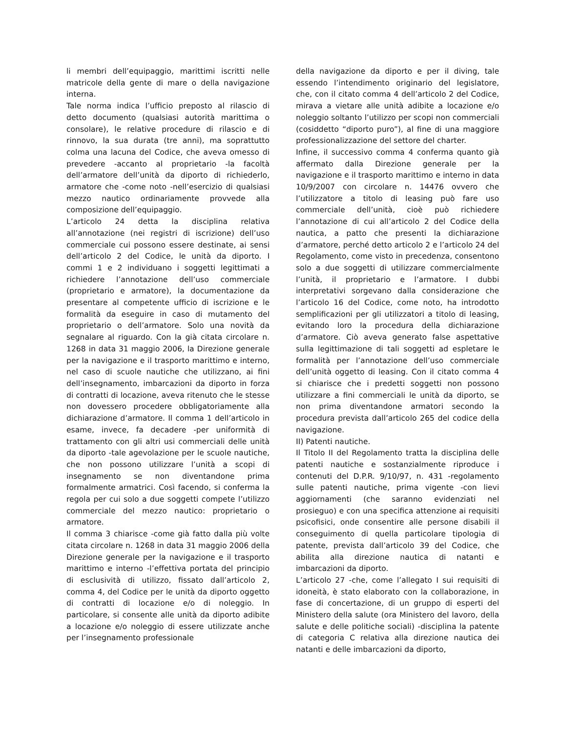li membri dell’equipaggio, marittimi iscritti nelle matricole della gente di mare o della navigazione interna.
Tale norma indica l’ufficio preposto al rilascio di detto documento (qualsiasi autorità marittima o consolare), le relative procedure di rilascio e di rinnovo, la sua durata (tre anni), ma soprattutto colma una lacuna del Codice, che aveva omesso di prevedere -accanto al proprietario -la facoltà dell’armatore dell’unità da diporto di richiederlo, armatore che -come noto -nell’esercizio di qualsiasi mezzo nautico ordinariamente provvede alla composizione dell’equipaggio.
L’articolo 24 detta la disciplina relativa all’annotazione (nei registri di iscrizione) dell’uso commerciale cui possono essere destinate, ai sensi dell’articolo 2 del Codice, le unità da diporto. I commi 1 e 2 individuano i soggetti legittimati a richiedere l’annotazione dell’uso commerciale (proprietario e armatore), la documentazione da presentare al competente ufficio di iscrizione e le formalità da eseguire in caso di mutamento del proprietario o dell’armatore. Solo una novità da segnalare al riguardo. Con la già citata circolare n. 1268 in data 31 maggio 2006, la Direzione generale per la navigazione e il trasporto marittimo e interno, nel caso di scuole nautiche che utilizzano, ai fini dell’insegnamento, imbarcazioni da diporto in forza di contratti di locazione, aveva ritenuto che le stesse non dovessero procedere obbligatoriamente alla dichiarazione d’armatore. Il comma 1 dell’articolo in esame, invece, fa decadere -per uniformità di trattamento con gli altri usi commerciali delle unità da diporto -tale agevolazione per le scuole nautiche, che non possono utilizzare l’unità a scopi di insegnamento se non diventandone prima formalmente armatrici. Così facendo, si conferma la regola per cui solo a due soggetti compete l’utilizzo commerciale del mezzo nautico: proprietario o armatore.
Il comma 3 chiarisce -come già fatto dalla più volte citata circolare n. 1268 in data 31 maggio 2006 della Direzione generale per la navigazione e il trasporto marittimo e interno -l’effettiva portata del principio di esclusività di utilizzo, fissato dall’articolo 2, comma 4, del Codice per le unità da diporto oggetto di contratti di locazione e/o di noleggio. In particolare, si consente alle unità da diporto adibite a locazione e/o noleggio di essere utilizzate anche per l’insegnamento professionale
della navigazione da diporto e per il diving, tale essendo l’intendimento originario del legislatore, che, con il citato comma 4 dell’articolo 2 del Codice, mirava a vietare alle unità adibite a locazione e/o noleggio soltanto l’utilizzo per scopi non commerciali (cosiddetto “diporto puro”), al fine di una maggiore professionalizzazione del settore del charter.
Infine, il successivo comma 4 conferma quanto già affermato dalla Direzione generale per la navigazione e il trasporto marittimo e interno in data 10/9/2007 con circolare n. 14476 ovvero che l’utilizzatore a titolo di leasing può fare uso commerciale dell’unità, cioè può richiedere l’annotazione di cui all’articolo 2 del Codice della nautica, a patto che presenti la dichiarazione d’armatore, perché detto articolo 2 e l’articolo 24 del Regolamento, come visto in precedenza, consentono solo a due soggetti di utilizzare commercialmente l’unità, il proprietario e l’armatore. I dubbi interpretativi sorgevano dalla considerazione che l’articolo 16 del Codice, come noto, ha introdotto semplificazioni per gli utilizzatori a titolo di leasing, evitando loro la procedura della dichiarazione d’armatore. Ciò aveva generato false aspettative sulla legittimazione di tali soggetti ad espletare le formalità per l’annotazione dell’uso commerciale dell’unità oggetto di leasing. Con il citato comma 4 si chiarisce che i predetti soggetti non possono utilizzare a fini commerciali le unità da diporto, se non prima diventandone armatori secondo la procedura prevista dall’articolo 265 del codice della navigazione.
II) Patenti nautiche.
Il Titolo II del Regolamento tratta la disciplina delle patenti nautiche e sostanzialmente riproduce i contenuti del D.P.R. 9/10/97, n. 431 -regolamento sulle patenti nautiche, prima vigente -con lievi aggiornamenti (che saranno evidenziati nel prosieguo) e con una specifica attenzione ai requisiti psicofisici, onde consentire alle persone disabili il conseguimento di quella particolare tipologia di patente, prevista dall’articolo 39 del Codice, che abilita alla direzione nautica di natanti e imbarcazioni da diporto.
L’articolo 27 -che, come l’allegato I sui requisiti di idoneità, è stato elaborato con la collaborazione, in fase di concertazione, di un gruppo di esperti del Ministero della salute (ora Ministero del lavoro, della salute e delle politiche sociali) -disciplina la patente di categoria C relativa alla direzione nautica dei natanti e delle imbarcazioni da diporto,